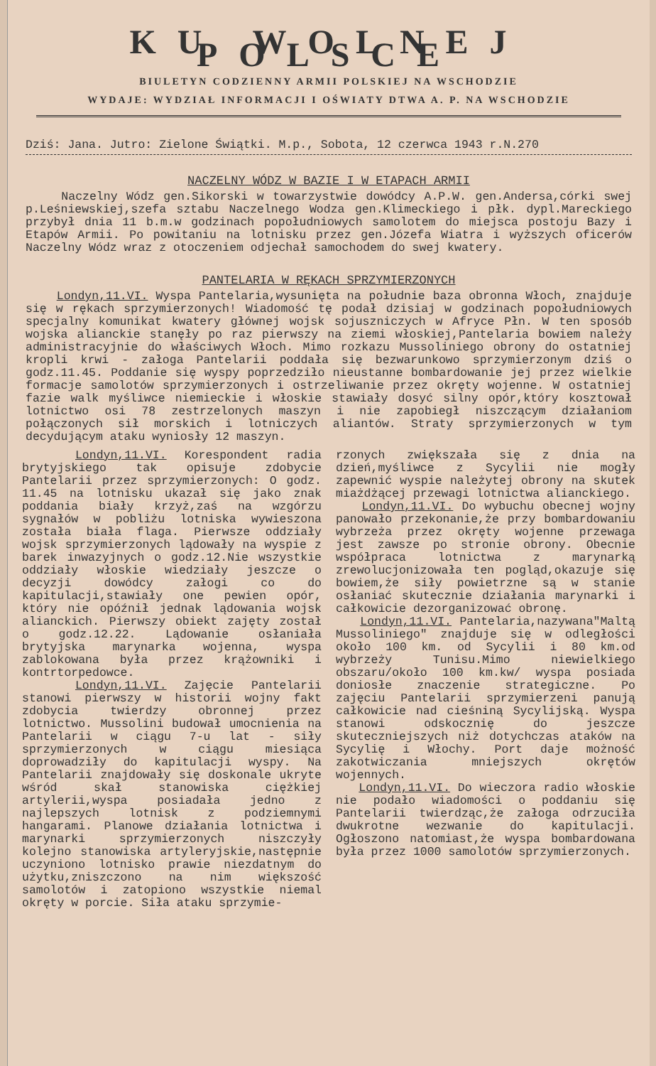KU WOLNEJ POLSCE
BIULETYN CODZIENNY ARMII POLSKIEJ NA WSCHODZIE
WYDAJE: WYDZIAŁ INFORMACJI I OŚWIATY DTWA A. P. NA WSCHODZIE
Dziś: Jana. Jutro: Zielone Świątki. M.p., Sobota, 12 czerwca 1943 r.N.270
NACZELNY WÓDZ W BAZIE I W ETAPACH ARMII
Naczelny Wódz gen.Sikorski w towarzystwie dowódcy A.P.W. gen.Andersa,córki swej p.Leśniewskiej,szefa sztabu Naczelnego Wodza gen.Klimeckiego i płk. dypl.Mareckiego przybył dnia 11 b.m.w godzinach popołudniowych samolotem do miejsca postoju Bazy i Etapów Armii. Po powitaniu na lotnisku przez gen.Józefa Wiatra i wyższych oficerów Naczelny Wódz wraz z otoczeniem odjechał samochodem do swej kwatery.
PANTELARIA W RĘKACH SPRZYMIERZONYCH
Londyn,11.VI. Wyspa Pantelaria,wysunięta na południe baza obronna Włoch, znajduje się w rękach sprzymierzonych! Wiadomość tę podał dzisiaj w godzinach popołudniowych specjalny komunikat kwatery głównej wojsk sojuszniczych w Afryce Płn. W ten sposób wojska alianckie stanęły po raz pierwszy na ziemi włoskiej,Pantelaria bowiem należy administracyjnie do właściwych Włoch. Mimo rozkazu Mussoliniego obrony do ostatniej kropli krwi - załoga Pantelarii poddała się bezwarunkowo sprzymierzonym dziś o godz.11.45. Poddanie się wyspy poprzedziło nieustanne bombardowanie jej przez wielkie formacje samolotów sprzymierzonych i ostrzeliwanie przez okręty wojenne. W ostatniej fazie walk myśliwce niemieckie i włoskie stawiały dosyć silny opór,który kosztował lotnictwo osi 78 zestrzelonych maszyn i nie zapobiegł niszczącym działaniom połączonych sił morskich i lotniczych aliantów. Straty sprzymierzonych w tym decydującym ataku wyniosły 12 maszyn.
Londyn,11.VI. Korespondent radia brytyjskiego tak opisuje zdobycie Pantelarii przez sprzymierzonych: O godz. 11.45 na lotnisku ukazał się jako znak poddania biały krzyż,zaś na wzgórzu sygnałów w pobliżu lotniska wywieszona została biała flaga. Pierwsze oddziały wojsk sprzymierzonych lądowały na wyspie z barek inwazyjnych o godz.12.Nie wszystkie oddziały włoskie wiedziały jeszcze o decyzji dowódcy załogi co do kapitulacji,stawiały one pewien opór, który nie opóźnił jednak lądowania wojsk alianckich. Pierwszy obiekt zajęty został o godz.12.22. Lądowanie osłaniała brytyjska marynarka wojenna, wyspa zablokowana była przez krążowniki i kontrtorpedowce.
Londyn,11.VI. Zajęcie Pantelarii stanowi pierwszy w historii wojny fakt zdobycia twierdzy obronnej przez lotnictwo. Mussolini budował umocnienia na Pantelarii w ciągu 7-u lat - siły sprzymierzonych w ciągu miesiąca doprowadziły do kapitulacji wyspy. Na Pantelarii znajdowały się doskonale ukryte wśród skał stanowiska ciężkiej artylerii,wyspa posiadała jedno z najlepszych lotnisk z podziemnymi hangarami. Planowe działania lotnictwa i marynarki sprzymierzonych niszczyły kolejno stanowiska artyleryjskie,następnie uczyniono lotnisko prawie niezdatnym do użytku,zniszczono na nim większość samolotów i zatopiono wszystkie niemal okręty w porcie. Siła ataku sprzymie-
rzonych zwiększała się z dnia na dzień,myśliwce z Sycylii nie mogły zapewnić wyspie należytej obrony na skutek miażdżącej przewagi lotnictwa alianckiego.
Londyn,11.VI. Do wybuchu obecnej wojny panowało przekonanie,że przy bombardowaniu wybrzeża przez okręty wojenne przewaga jest zawsze po stronie obrony. Obecnie współpraca lotnictwa z marynarką zrewolucjonizowała ten pogląd,okazuje się bowiem,że siły powietrzne są w stanie osłaniać skutecznie działania marynarki i całkowicie dezorganizować obronę.
Londyn,11.VI. Pantelaria,nazywana"Maltą Mussoliniego" znajduje się w odległości około 100 km. od Sycylii i 80 km.od wybrzeży Tunisu.Mimo niewielkiego obszaru/około 100 km.kw/ wyspa posiada doniosłe znaczenie strategiczne. Po zajęciu Pantelarii sprzymierzeni panują całkowicie nad cieśniną Sycylijską. Wyspa stanowi odskocznię do jeszcze skuteczniejszych niż dotychczas ataków na Sycylię i Włochy. Port daje możność zakotwiczania mniejszych okrętów wojennych.
Londyn,11.VI. Do wieczora radio włoskie nie podało wiadomości o poddaniu się Pantelarii twierdząc,że załoga odrzuciła dwukrotne wezwanie do kapitulacji. Ogłoszono natomiast,że wyspa bombardowana była przez 1000 samolotów sprzymierzonych.